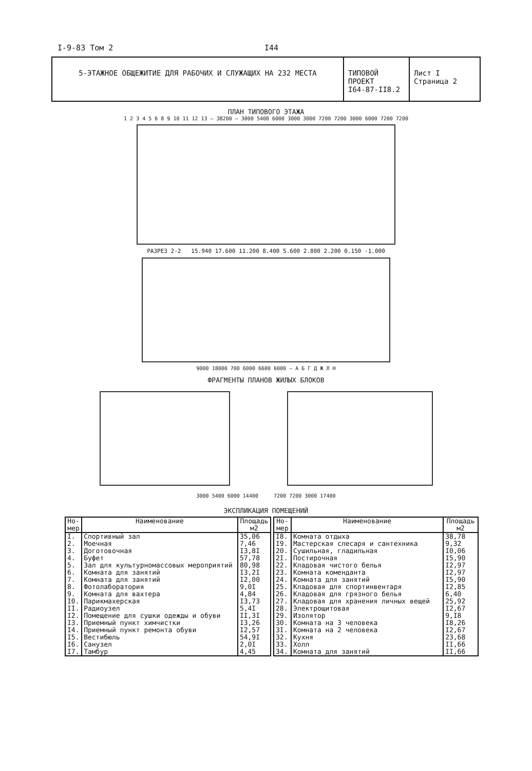I-9-83 Том 2 I44
5-ЭТАЖНОЕ ОБЩЕЖИТИЕ ДЛЯ РАБОЧИХ И СЛУЖАЩИХ НА 232 МЕСТА ТИПОВОЙ ПРОЕКТ
I64-87-II8.2
Лист I
Страница 2
ПЛАН ТИПОВОГО ЭТАЖА
1 2 3 4 5 6 8 9 10 11 12 13 — 38200 — 3000 5400 6000 3000 3000 7200 7200 3000 6000 7200 7200
РАЗРЕЗ 2-2 15.940 17.600 11.200 8.400 5.600 2.800 2.200 0.150 -1.000
9000 18000 700 6000 6600 6000 — А Б Г Д Ж Л Н
ФРАГМЕНТЫ ПЛАНОВ ЖИЛЫХ БЛОКОВ
3000 5400 6000 14400 7200 7200 3000 17400
ЭКСПЛИКАЦИЯ ПОМЕЩЕНИЙ
| Но- мер | Наименование | Площадь м2 |
| --- | --- | --- |
| I. | Спортивный зал | 35,06 |
| 2. | Моечная | 7,46 |
| 3. | Доготовочная | I3,8I |
| 4. | Буфет | 57,78 |
| 5. | Зал для культурномассовых мероприятий | 80,98 |
| 6. | Комната для занятий | I3,2I |
| 7. | Комната для занятий | I2,00 |
| 8. | Фотолаборатория | 9,0I |
| 9. | Комната для вахтера | 4,84 |
| I0. | Парикмахерская | I3,73 |
| II. | Радиоузел | 5,4I |
| I2. | Помещение для сушки одежды и обуви | II,3I |
| I3. | Приемный пункт химчистки | I3,26 |
| I4. | Приемный пункт ремонта обуви | I2,57 |
| I5. | Вестибюль | 54,9I |
| I6. | Санузел | 2,0I |
| I7. | Тамбур | 4,45 |
| Но- мер | Наименование | Площадь м2 |
| --- | --- | --- |
| I8. | Комната отдыха | 38,78 |
| I9. | Мастерская слесаря и сантехника | 9,32 |
| 20. | Сушильная, гладильная | I0,06 |
| 2I. | Постирочная | I5,90 |
| 22. | Кладовая чистого белья | I2,97 |
| 23. | Комната коменданта | I2,97 |
| 24. | Комната для занятий | I5,90 |
| 25. | Кладовая для спортинвентаря | I2,85 |
| 26. | Кладовая для грязного белья | 6,40 |
| 27. | Кладовая для хранения личных вещей | 25,92 |
| 28. | Электрощитовая | I2,67 |
| 29. | Изолятор | 9,I8 |
| 30. | Комната на 3 человека | I8,26 |
| 3I. | Комната на 2 человека | I2,67 |
| 32. | Кухня | 23,68 |
| 33. | Холл | II,66 |
| 34. | Комната для занятий | II,66 |